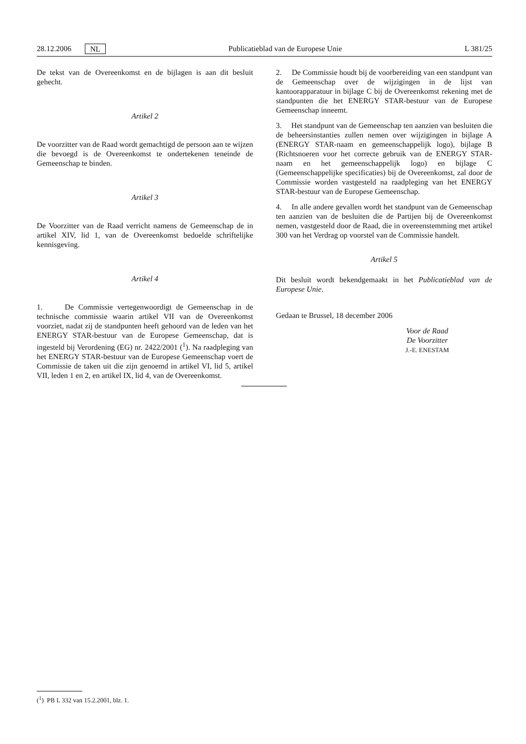28.12.2006 NL Publicatieblad van de Europese Unie L 381/25
De tekst van de Overeenkomst en de bijlagen is aan dit besluit gehecht.
Artikel 2
De voorzitter van de Raad wordt gemachtigd de persoon aan te wijzen die bevoegd is de Overeenkomst te ondertekenen teneinde de Gemeenschap te binden.
Artikel 3
De Voorzitter van de Raad verricht namens de Gemeenschap de in artikel XIV, lid 1, van de Overeenkomst bedoelde schriftelijke kennisgeving.
Artikel 4
1. De Commissie vertegenwoordigt de Gemeenschap in de technische commissie waarin artikel VII van de Overeenkomst voorziet, nadat zij de standpunten heeft gehoord van de leden van het ENERGY STAR-bestuur van de Europese Gemeenschap, dat is ingesteld bij Verordening (EG) nr. 2422/2001 (<sup>1</sup>). Na raadpleging van het ENERGY STAR-bestuur van de Europese Gemeenschap voert de Commissie de taken uit die zijn genoemd in artikel VI, lid 5, artikel VII, leden 1 en 2, en artikel IX, lid 4, van de Overeenkomst.
2. De Commissie houdt bij de voorbereiding van een standpunt van de Gemeenschap over de wijzigingen in de lijst van kantoorapparatuur in bijlage C bij de Overeenkomst rekening met de standpunten die het ENERGY STAR-bestuur van de Europese Gemeenschap inneemt.
3. Het standpunt van de Gemeenschap ten aanzien van besluiten die de beheersinstanties zullen nemen over wijzigingen in bijlage A (ENERGY STAR-naam en gemeenschappelijk logo), bijlage B (Richtsnoeren voor het correcte gebruik van de ENERGY STAR-naam en het gemeenschappelijk logo) en bijlage C (Gemeenschappelijke specificaties) bij de Overeenkomst, zal door de Commissie worden vastgesteld na raadpleging van het ENERGY STAR-bestuur van de Europese Gemeenschap.
4. In alle andere gevallen wordt het standpunt van de Gemeenschap ten aanzien van de besluiten die de Partijen bij de Overeenkomst nemen, vastgesteld door de Raad, die in overeenstemming met artikel 300 van het Verdrag op voorstel van de Commissie handelt.
Artikel 5
Dit besluit wordt bekendgemaakt in het Publicatieblad van de Europese Unie.
Gedaan te Brussel, 18 december 2006
Voor de Raad
De Voorzitter
J.-E. ENESTAM
(<sup>1</sup>) PB L 332 van 15.2.2001, blz. 1.